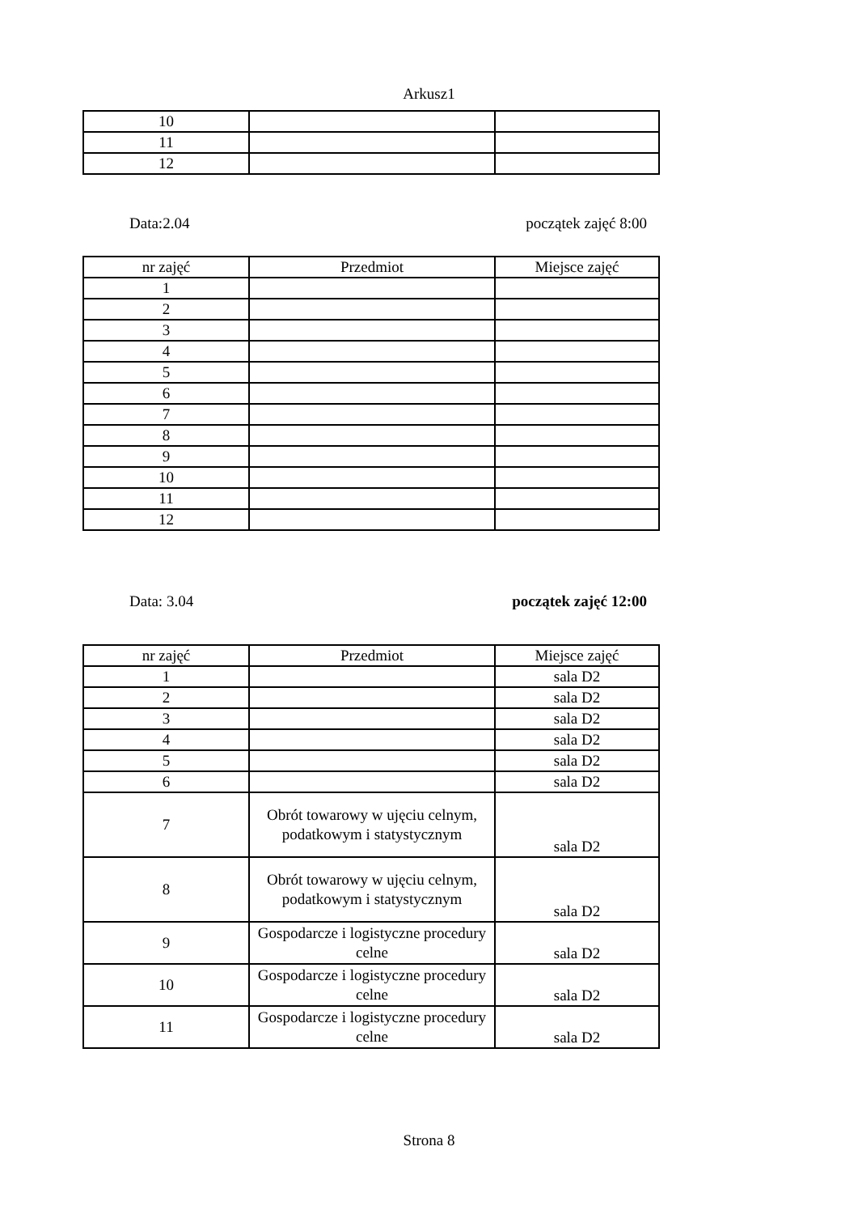Arkusz1
| 10 | | |
| 11 | | |
| 12 | | |
Data:2.04 początek zajęć 8:00
| nr zajęć | Przedmiot | Miejsce zajęć |
| 1 | | |
| 2 | | |
| 3 | | |
| 4 | | |
| 5 | | |
| 6 | | |
| 7 | | |
| 8 | | |
| 9 | | |
| 10 | | |
| 11 | | |
| 12 | | |
Data: 3.04 początek zajęć 12:00
| nr zajęć | Przedmiot | Miejsce zajęć |
| 1 | | sala D2 |
| 2 | | sala D2 |
| 3 | | sala D2 |
| 4 | | sala D2 |
| 5 | | sala D2 |
| 6 | | sala D2 |
| 7 | Obrót towarowy w ujęciu celnym, podatkowym i statystycznym | sala D2 |
| 8 | Obrót towarowy w ujęciu celnym, podatkowym i statystycznym | sala D2 |
| 9 | Gospodarcze i logistyczne procedury celne | sala D2 |
| 10 | Gospodarcze i logistyczne procedury celne | sala D2 |
| 11 | Gospodarcze i logistyczne procedury celne | sala D2 |
Strona 8